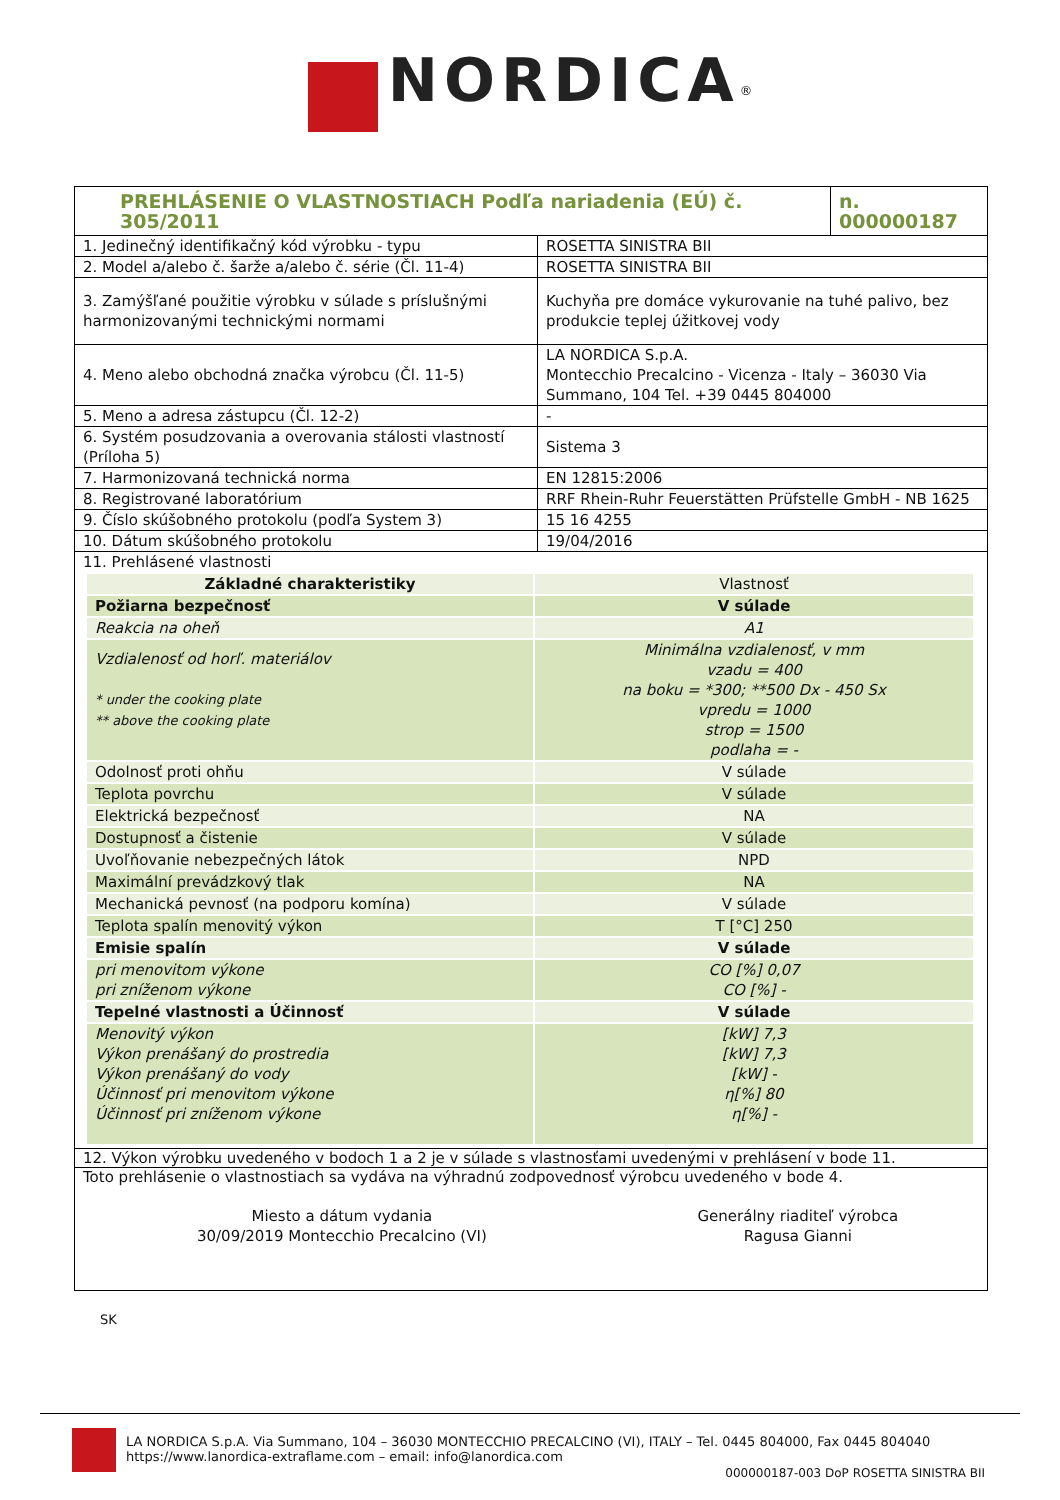NORDICA<sup>®</sup>
| PREHLÁSENIE O VLASTNOSTIACH Podľa nariadenia (EÚ) č. 305/2011 | n. 000000187 |
| 1. Jedinečný identifikačný kód výrobku - typu | ROSETTA SINISTRA BII |
| 2. Model a/alebo č. šarže a/alebo č. série (Čl. 11-4) | ROSETTA SINISTRA BII |
| 3. Zamýšľané použitie výrobku v súlade s príslušnými harmonizovanými technickými normami | Kuchyňa pre domáce vykurovanie na tuhé palivo, bez produkcie teplej úžitkovej vody |
| 4. Meno alebo obchodná značka výrobcu (Čl. 11-5) | LA NORDICA S.p.A. Montecchio Precalcino - Vicenza - Italy – 36030 Via Summano, 104 Tel. +39 0445 804000 |
| 5. Meno a adresa zástupcu (Čl. 12-2) | - |
| 6. Systém posudzovania a overovania stálosti vlastností (Príloha 5) | Sistema 3 |
| 7. Harmonizovaná technická norma | EN 12815:2006 |
| 8. Registrované laboratórium | RRF Rhein-Ruhr Feuerstätten Prüfstelle GmbH - NB 1625 |
| 9. Číslo skúšobného protokolu (podľa System 3) | 15 16 4255 |
| 10. Dátum skúšobného protokolu | 19/04/2016 |
| 11. Prehlásené vlastnosti | |
| Základné charakteristiky | Vlastnosť |
| Požiarna bezpečnosť | V súlade |
| Reakcia na oheň | A1 |
| Vzdialenosť od horľ. materiálov * under the cooking plate ** above the cooking plate | Minimálna vzdialenosť, v mm vzadu = 400 na boku = *300; **500 Dx - 450 Sx vpredu = 1000 strop = 1500 podlaha = - |
| Odolnosť proti ohňu | V súlade |
| Teplota povrchu | V súlade |
| Elektrická bezpečnosť | NA |
| Dostupnosť a čistenie | V súlade |
| Uvoľňovanie nebezpečných látok | NPD |
| Maximální prevádzkový tlak | NA |
| Mechanická pevnosť (na podporu komína) | V súlade |
| Teplota spalín menovitý výkon | T [°C] 250 |
| Emisie spalín | V súlade |
| pri menovitom výkone pri zníženom výkone | CO [%] 0,07 CO [%] - |
| Tepelné vlastnosti a Účinnosť | V súlade |
| Menovitý výkon Výkon prenášaný do prostredia Výkon prenášaný do vody Účinnosť pri menovitom výkone Účinnosť pri zníženom výkone | [kW] 7,3 [kW] 7,3 [kW] - η[%] 80 η[%] - |
12. Výkon výrobku uvedeného v bodoch 1 a 2 je v súlade s vlastnosťami uvedenými v prehlásení v bode 11.
Toto prehlásenie o vlastnostiach sa vydáva na výhradnú zodpovednosť výrobcu uvedeného v bode 4.
| Miesto a dátum vydania 30/09/2019 Montecchio Precalcino (VI) | Generálny riaditeľ výrobca Ragusa Gianni |
SK
LA NORDICA S.p.A. Via Summano, 104 – 36030 MONTECCHIO PRECALCINO (VI), ITALY – Tel. 0445 804000, Fax 0445 804040
https://www.lanordica-extraflame.com – email: info@lanordica.com
000000187-003 DoP ROSETTA SINISTRA BII